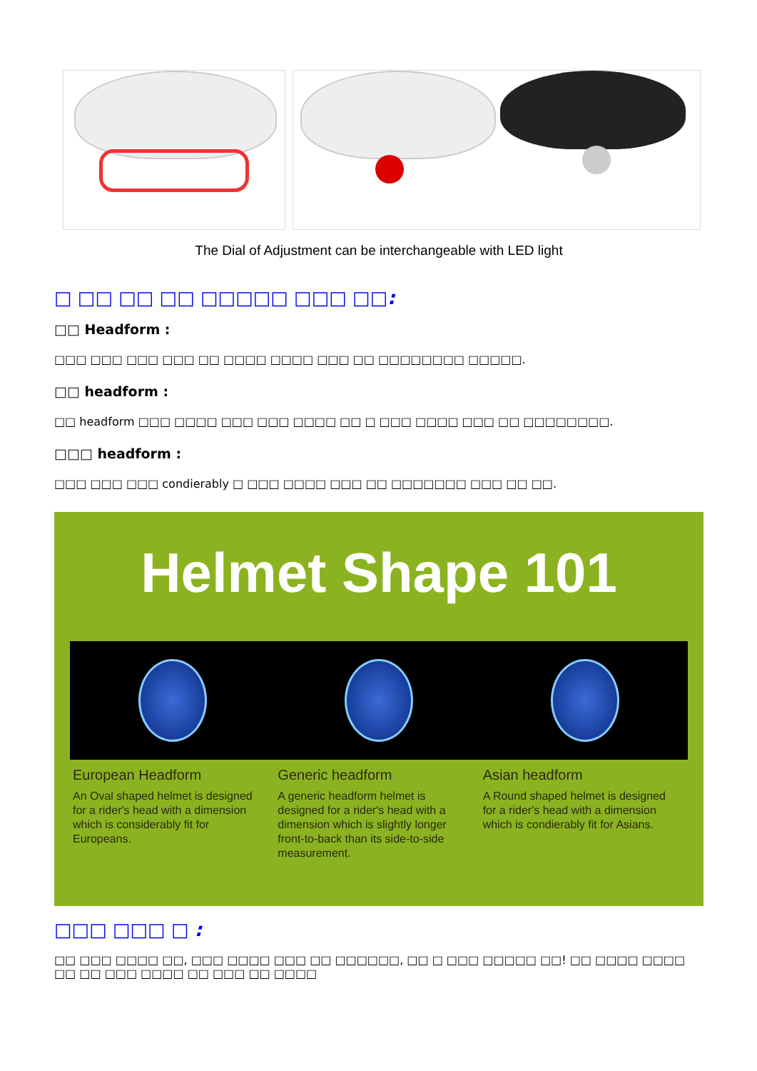The Dial of Adjustment can be interchangeable with LED light
□ □□ □□ □□ □□□□□ □□□ □□:
□□ Headform :
□□□ □□□ □□□ □□□ □□ □□□□ □□□□ □□□ □□ □□□□□□□□ □□□□□.
□□ headform :
□□ headform □□□ □□□□ □□□ □□□ □□□□ □□ □ □□□ □□□□ □□□ □□ □□□□□□□□.
□□□ headform :
□□□ □□□ □□□ condierably □ □□□ □□□□ □□□ □□ □□□□□□□ □□□ □□ □□.
Helmet Shape 101
European Headform
An Oval shaped helmet is designed for a rider's head with a dimension which is considerably fit for Europeans.
Generic headform
A generic headform helmet is designed for a rider's head with a dimension which is slightly longer front-to-back than its side-to-side measurement.
Asian headform
A Round shaped helmet is designed for a rider's head with a dimension which is condierably fit for Asians.
□□□ □□□ □ :
□□ □□□ □□□□ □□, □□□ □□□□ □□□ □□ □□□□□□, □□ □ □□□ □□□□□ □□! □□ □□□□ □□□□ □□ □□ □□□ □□□□ □□ □□□ □□ □□□□